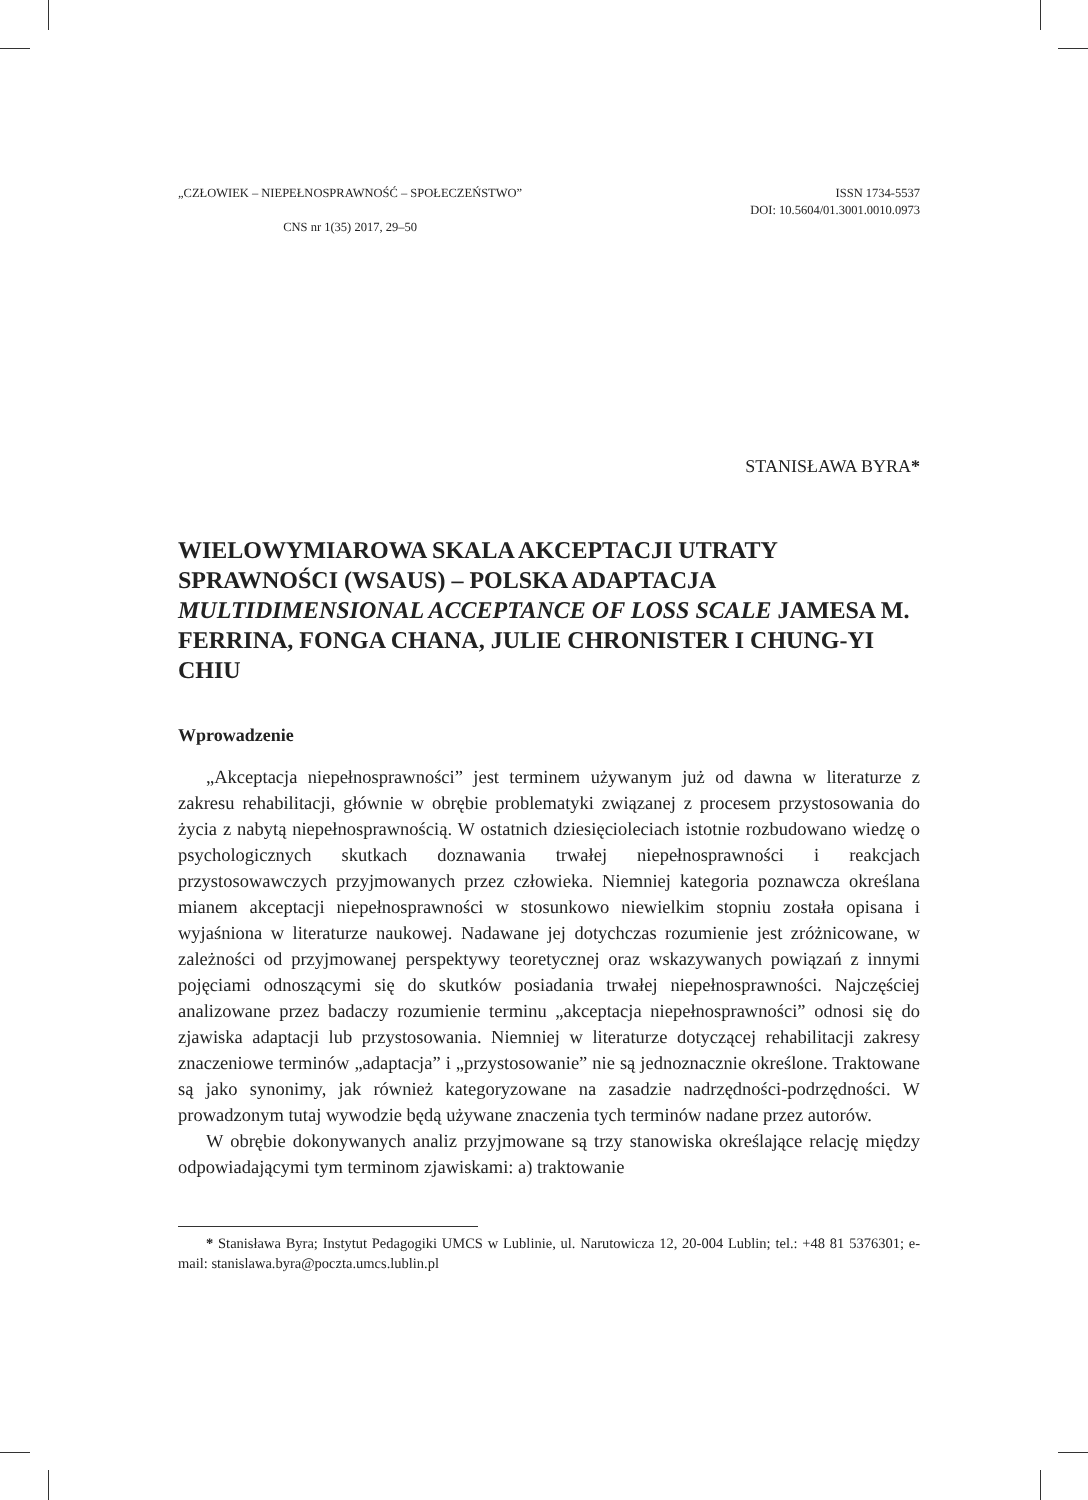„CZŁOWIEK – NIEPEŁNOSPRAWNOŚĆ – SPOŁECZEŃSTWO”
CNS nr 1(35) 2017, 29–50
ISSN 1734-5537
DOI: 10.5604/01.3001.0010.0973
STANISŁAWA BYRA*
WIELOWYMIAROWA SKALA AKCEPTACJI UTRATY SPRAWNOŚCI (WSAUS) – POLSKA ADAPTACJA MULTIDIMENSIONAL ACCEPTANCE OF LOSS SCALE JAMESA M. FERRINA, FONGA CHANA, JULIE CHRONISTER I CHUNG-YI CHIU
Wprowadzenie
„Akceptacja niepełnosprawności” jest terminem używanym już od dawna w literaturze z zakresu rehabilitacji, głównie w obrębie problematyki związanej z procesem przystosowania do życia z nabytą niepełnosprawnością. W ostatnich dziesięcioleciach istotnie rozbudowano wiedzę o psychologicznych skutkach doznawania trwałej niepełnosprawności i reakcjach przystosowawczych przyjmowanych przez człowieka. Niemniej kategoria poznawcza określana mianem akceptacji niepełnosprawności w stosunkowo niewielkim stopniu została opisana i wyjaśniona w literaturze naukowej. Nadawane jej dotychczas rozumienie jest zróżnicowane, w zależności od przyjmowanej perspektywy teoretycznej oraz wskazywanych powiązań z innymi pojęciami odnoszącymi się do skutków posiadania trwałej niepełnosprawności. Najczęściej analizowane przez badaczy rozumienie terminu „akceptacja niepełnosprawności” odnosi się do zjawiska adaptacji lub przystosowania. Niemniej w literaturze dotyczącej rehabilitacji zakresy znaczeniowe terminów „adaptacja” i „przystosowanie” nie są jednoznacznie określone. Traktowane są jako synonimy, jak również kategoryzowane na zasadzie nadrzędności-podrzędności. W prowadzonym tutaj wywodzie będą używane znaczenia tych terminów nadane przez autorów.
W obrębie dokonywanych analiz przyjmowane są trzy stanowiska określające relację między odpowiadającymi tym terminom zjawiskami: a) traktowanie
* Stanisława Byra; Instytut Pedagogiki UMCS w Lublinie, ul. Narutowicza 12, 20-004 Lublin; tel.: +48 81 5376301; e-mail: stanislawa.byra@poczta.umcs.lublin.pl